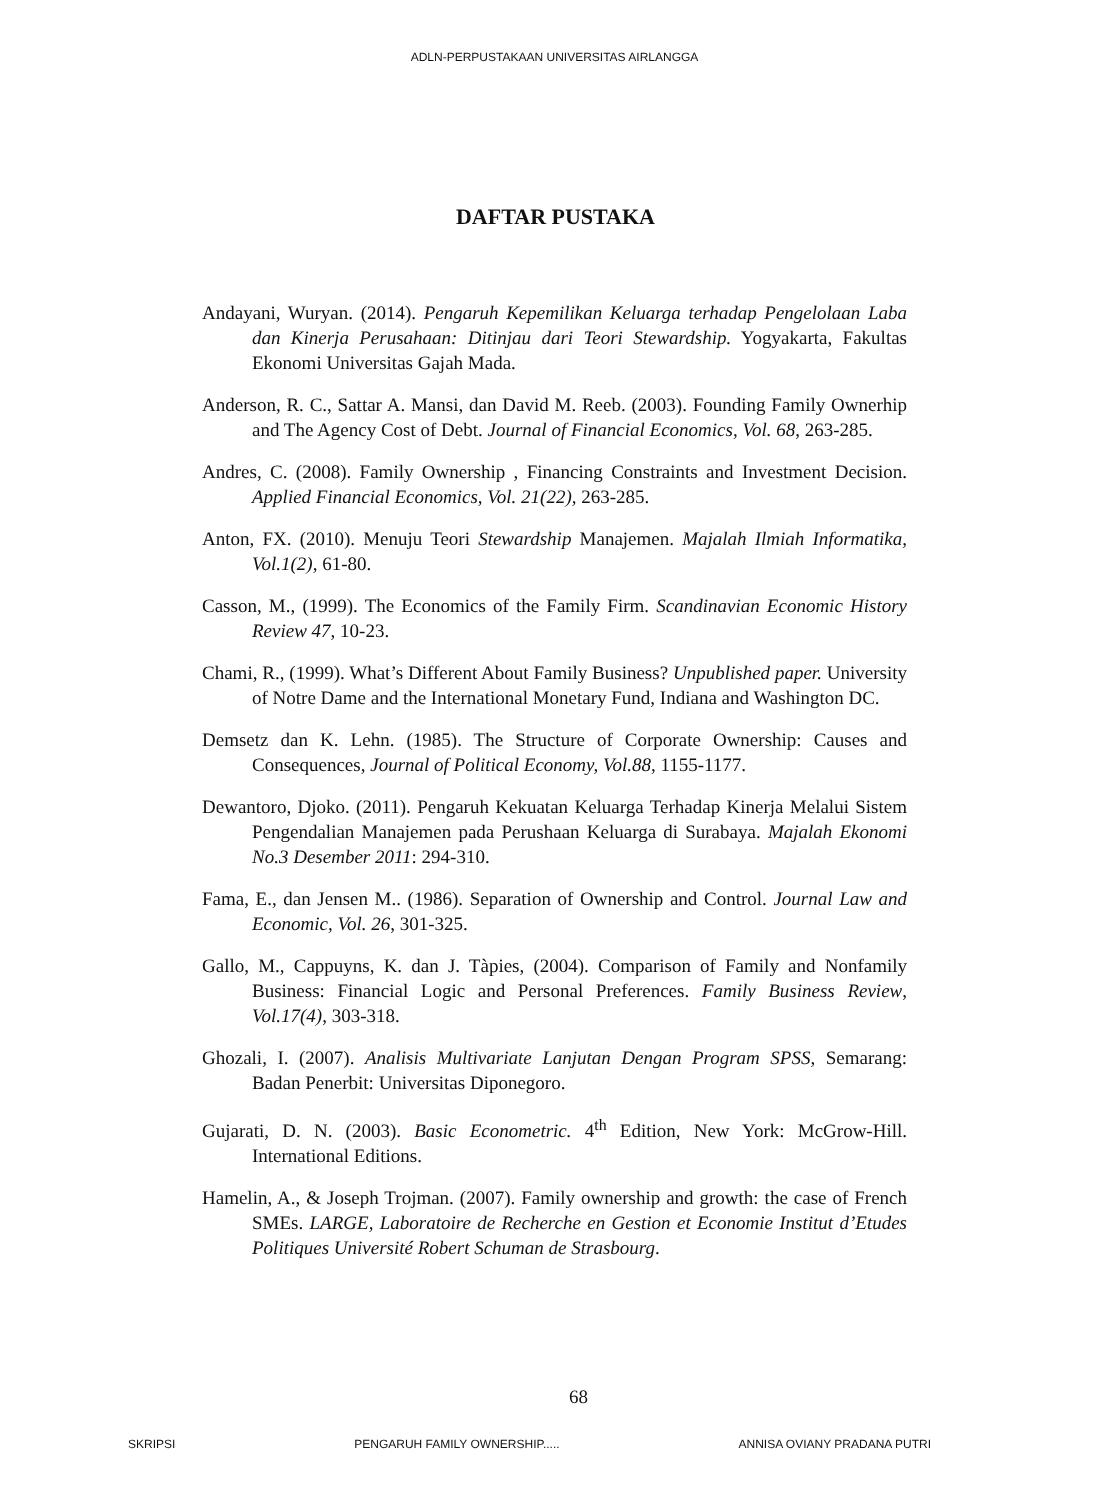ADLN-PERPUSTAKAAN UNIVERSITAS AIRLANGGA
DAFTAR PUSTAKA
Andayani, Wuryan. (2014). Pengaruh Kepemilikan Keluarga terhadap Pengelolaan Laba dan Kinerja Perusahaan: Ditinjau dari Teori Stewardship. Yogyakarta, Fakultas Ekonomi Universitas Gajah Mada.
Anderson, R. C., Sattar A. Mansi, dan David M. Reeb. (2003). Founding Family Ownerhip and The Agency Cost of Debt. Journal of Financial Economics, Vol. 68, 263-285.
Andres, C. (2008). Family Ownership , Financing Constraints and Investment Decision. Applied Financial Economics, Vol. 21(22), 263-285.
Anton, FX. (2010). Menuju Teori Stewardship Manajemen. Majalah Ilmiah Informatika, Vol.1(2), 61-80.
Casson, M., (1999). The Economics of the Family Firm. Scandinavian Economic History Review 47, 10-23.
Chami, R., (1999). What’s Different About Family Business? Unpublished paper. University of Notre Dame and the International Monetary Fund, Indiana and Washington DC.
Demsetz dan K. Lehn. (1985). The Structure of Corporate Ownership: Causes and Consequences, Journal of Political Economy, Vol.88, 1155-1177.
Dewantoro, Djoko. (2011). Pengaruh Kekuatan Keluarga Terhadap Kinerja Melalui Sistem Pengendalian Manajemen pada Perushaan Keluarga di Surabaya. Majalah Ekonomi No.3 Desember 2011: 294-310.
Fama, E., dan Jensen M.. (1986). Separation of Ownership and Control. Journal Law and Economic, Vol. 26, 301-325.
Gallo, M., Cappuyns, K. dan J. Tàpies, (2004). Comparison of Family and Nonfamily Business: Financial Logic and Personal Preferences. Family Business Review, Vol.17(4), 303-318.
Ghozali, I. (2007). Analisis Multivariate Lanjutan Dengan Program SPSS, Semarang: Badan Penerbit: Universitas Diponegoro.
Gujarati, D. N. (2003). Basic Econometric. 4<sup>th</sup> Edition, New York: McGrow-Hill. International Editions.
Hamelin, A., & Joseph Trojman. (2007). Family ownership and growth: the case of French SMEs. LARGE, Laboratoire de Recherche en Gestion et Economie Institut d’Etudes Politiques Université Robert Schuman de Strasbourg.
68
SKRIPSI PENGARUH FAMILY OWNERSHIP..... ANNISA OVIANY PRADANA PUTRI